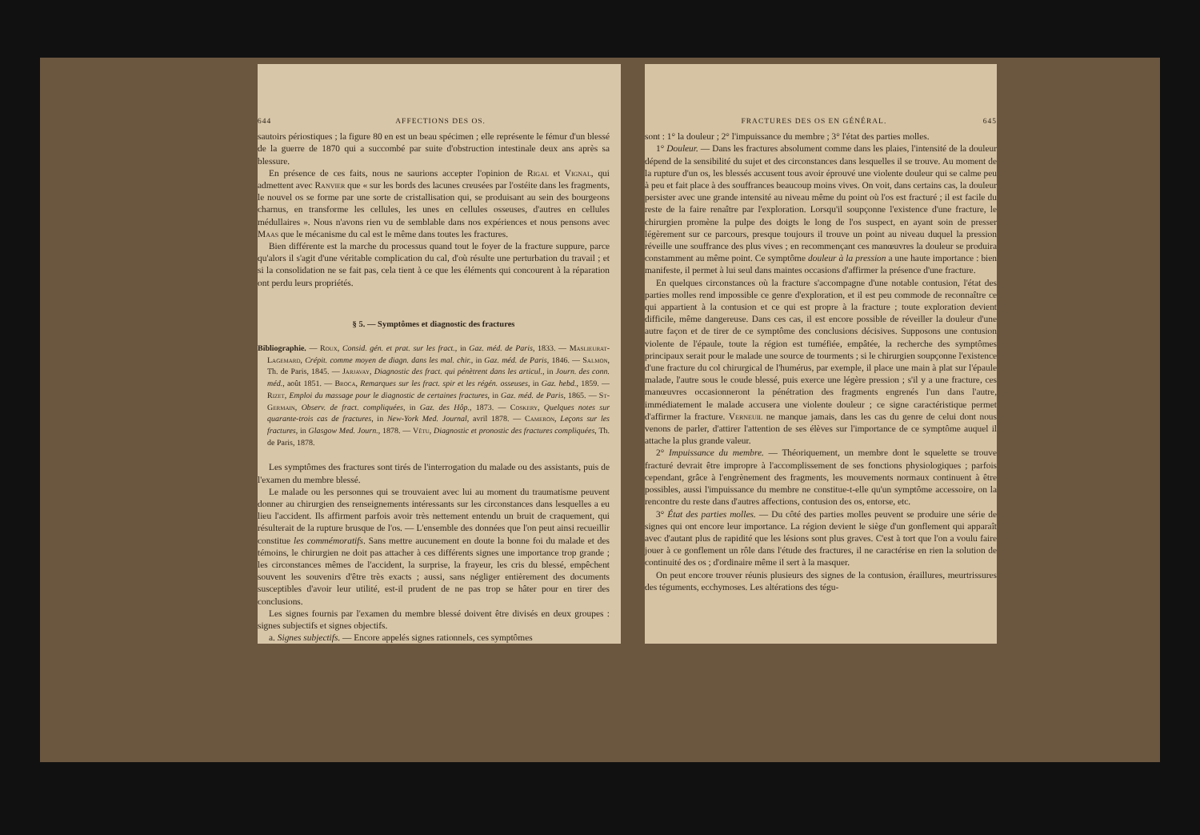644 AFFECTIONS DES OS.
sautoirs périostiques ; la figure 80 en est un beau spécimen ; elle représente le fémur d'un blessé de la guerre de 1870 qui a succombé par suite d'obstruction intestinale deux ans après sa blessure.
En présence de ces faits, nous ne saurions accepter l'opinion de Rigal et Vignal, qui admettent avec Ranvier que « sur les bords des lacunes creusées par l'ostéite dans les fragments, le nouvel os se forme par une sorte de cristallisation qui, se produisant au sein des bourgeons charnus, en transforme les cellules, les unes en cellules osseuses, d'autres en cellules médullaires ». Nous n'avons rien vu de semblable dans nos expériences et nous pensons avec Maas que le mécanisme du cal est le même dans toutes les fractures.
Bien différente est la marche du processus quand tout le foyer de la fracture suppure, parce qu'alors il s'agit d'une véritable complication du cal, d'où résulte une perturbation du travail ; et si la consolidation ne se fait pas, cela tient à ce que les éléments qui concourent à la réparation ont perdu leurs propriétés.
§ 5. — Symptômes et diagnostic des fractures
Bibliographie. — Roux, Consid. gén. et prat. sur les fract., in Gaz. méd. de Paris, 1833. — Maslieurat-Lagemard, Crépit. comme moyen de diagn. dans les mal. chir., in Gaz. méd. de Paris, 1846. — Salmon, Th. de Paris, 1845. — Jarjavay, Diagnostic des fract. qui pénètrent dans les articul., in Journ. des conn. méd., août 1851. — Broca, Remarques sur les fract. spir et les régén. osseuses, in Gaz. hebd., 1859. — Rizet, Emploi du massage pour le diagnostic de certaines fractures, in Gaz. méd. de Paris, 1865. — St-Germain, Observ. de fract. compliquées, in Gaz. des Hôp., 1873. — Coskery, Quelques notes sur quarante-trois cas de fractures, in New-York Med. Journal, avril 1878. — Cameron, Leçons sur les fractures, in Glasgow Med. Journ., 1878. — Vêtu, Diagnostic et pronostic des fractures compliquées, Th. de Paris, 1878.
Les symptômes des fractures sont tirés de l'interrogation du malade ou des assistants, puis de l'examen du membre blessé.
Le malade ou les personnes qui se trouvaient avec lui au moment du traumatisme peuvent donner au chirurgien des renseignements intéressants sur les circonstances dans lesquelles a eu lieu l'accident. Ils affirment parfois avoir très nettement entendu un bruit de craquement, qui résulterait de la rupture brusque de l'os. — L'ensemble des données que l'on peut ainsi recueillir constitue les commémoratifs. Sans mettre aucunement en doute la bonne foi du malade et des témoins, le chirurgien ne doit pas attacher à ces différents signes une importance trop grande ; les circonstances mêmes de l'accident, la surprise, la frayeur, les cris du blessé, empêchent souvent les souvenirs d'être très exacts ; aussi, sans négliger entièrement des documents susceptibles d'avoir leur utilité, est-il prudent de ne pas trop se hâter pour en tirer des conclusions.
Les signes fournis par l'examen du membre blessé doivent être divisés en deux groupes : signes subjectifs et signes objectifs.
a. Signes subjectifs. — Encore appelés signes rationnels, ces symptômes
FRACTURES DES OS EN GÉNÉRAL. 645
sont : 1° la douleur ; 2° l'impuissance du membre ; 3° l'état des parties molles.
1° Douleur. — Dans les fractures absolument comme dans les plaies, l'intensité de la douleur dépend de la sensibilité du sujet et des circonstances dans lesquelles il se trouve. Au moment de la rupture d'un os, les blessés accusent tous avoir éprouvé une violente douleur qui se calme peu à peu et fait place à des souffrances beaucoup moins vives. On voit, dans certains cas, la douleur persister avec une grande intensité au niveau même du point où l'os est fracturé ; il est facile du reste de la faire renaître par l'exploration. Lorsqu'il soupçonne l'existence d'une fracture, le chirurgien promène la pulpe des doigts le long de l'os suspect, en ayant soin de presser légèrement sur ce parcours, presque toujours il trouve un point au niveau duquel la pression réveille une souffrance des plus vives ; en recommençant ces manœuvres la douleur se produira constamment au même point. Ce symptôme douleur à la pression a une haute importance : bien manifeste, il permet à lui seul dans maintes occasions d'affirmer la présence d'une fracture.
En quelques circonstances où la fracture s'accompagne d'une notable contusion, l'état des parties molles rend impossible ce genre d'exploration, et il est peu commode de reconnaître ce qui appartient à la contusion et ce qui est propre à la fracture ; toute exploration devient difficile, même dangereuse. Dans ces cas, il est encore possible de réveiller la douleur d'une autre façon et de tirer de ce symptôme des conclusions décisives. Supposons une contusion violente de l'épaule, toute la région est tuméfiée, empâtée, la recherche des symptômes principaux serait pour le malade une source de tourments ; si le chirurgien soupçonne l'existence d'une fracture du col chirurgical de l'humérus, par exemple, il place une main à plat sur l'épaule malade, l'autre sous le coude blessé, puis exerce une légère pression ; s'il y a une fracture, ces manœuvres occasionneront la pénétration des fragments engrenés l'un dans l'autre, immédiatement le malade accusera une violente douleur ; ce signe caractéristique permet d'affirmer la fracture. Verneuil ne manque jamais, dans les cas du genre de celui dont nous venons de parler, d'attirer l'attention de ses élèves sur l'importance de ce symptôme auquel il attache la plus grande valeur.
2° Impuissance du membre. — Théoriquement, un membre dont le squelette se trouve fracturé devrait être impropre à l'accomplissement de ses fonctions physiologiques ; parfois cependant, grâce à l'engrènement des fragments, les mouvements normaux continuent à être possibles, aussi l'impuissance du membre ne constitue-t-elle qu'un symptôme accessoire, on la rencontre du reste dans d'autres affections, contusion des os, entorse, etc.
3° État des parties molles. — Du côté des parties molles peuvent se produire une série de signes qui ont encore leur importance. La région devient le siège d'un gonflement qui apparaît avec d'autant plus de rapidité que les lésions sont plus graves. C'est à tort que l'on a voulu faire jouer à ce gonflement un rôle dans l'étude des fractures, il ne caractérise en rien la solution de continuité des os ; d'ordinaire même il sert à la masquer.
On peut encore trouver réunis plusieurs des signes de la contusion, éraillures, meurtrissures des téguments, ecchymoses. Les altérations des tégu-